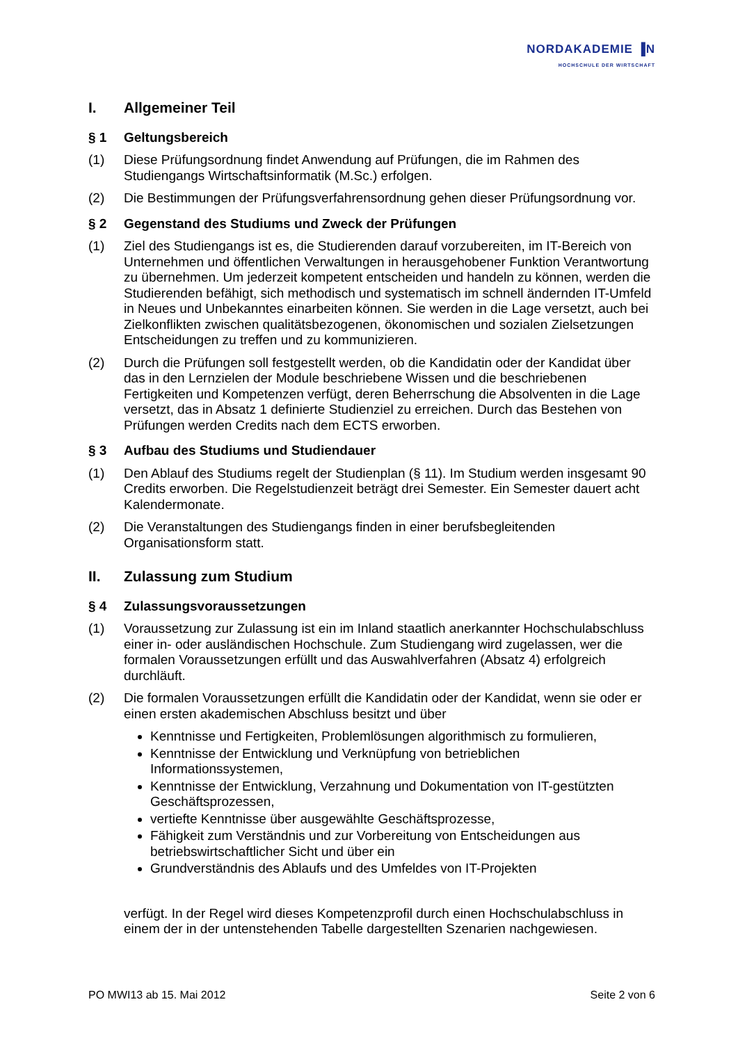NORDAKADEMIE ▐N
HOCHSCHULE DER WIRTSCHAFT
I. Allgemeiner Teil
§ 1 Geltungsbereich
(1) Diese Prüfungsordnung findet Anwendung auf Prüfungen, die im Rahmen des Studiengangs Wirtschaftsinformatik (M.Sc.) erfolgen.
(2) Die Bestimmungen der Prüfungsverfahrensordnung gehen dieser Prüfungsordnung vor.
§ 2 Gegenstand des Studiums und Zweck der Prüfungen
(1) Ziel des Studiengangs ist es, die Studierenden darauf vorzubereiten, im IT-Bereich von Unternehmen und öffentlichen Verwaltungen in herausgehobener Funktion Verantwortung zu übernehmen. Um jederzeit kompetent entscheiden und handeln zu können, werden die Studierenden befähigt, sich methodisch und systematisch im schnell ändernden IT-Umfeld in Neues und Unbekanntes einarbeiten können. Sie werden in die Lage versetzt, auch bei Zielkonflikten zwischen qualitätsbezogenen, ökonomischen und sozialen Zielsetzungen Entscheidungen zu treffen und zu kommunizieren.
(2) Durch die Prüfungen soll festgestellt werden, ob die Kandidatin oder der Kandidat über das in den Lernzielen der Module beschriebene Wissen und die beschriebenen Fertigkeiten und Kompetenzen verfügt, deren Beherrschung die Absolventen in die Lage versetzt, das in Absatz 1 definierte Studienziel zu erreichen. Durch das Bestehen von Prüfungen werden Credits nach dem ECTS erworben.
§ 3 Aufbau des Studiums und Studiendauer
(1) Den Ablauf des Studiums regelt der Studienplan (§ 11). Im Studium werden insgesamt 90 Credits erworben. Die Regelstudienzeit beträgt drei Semester. Ein Semester dauert acht Kalendermonate.
(2) Die Veranstaltungen des Studiengangs finden in einer berufsbegleitenden Organisationsform statt.
II. Zulassung zum Studium
§ 4 Zulassungsvoraussetzungen
(1) Voraussetzung zur Zulassung ist ein im Inland staatlich anerkannter Hochschulabschluss einer in- oder ausländischen Hochschule. Zum Studiengang wird zugelassen, wer die formalen Voraussetzungen erfüllt und das Auswahlverfahren (Absatz 4) erfolgreich durchläuft.
(2) Die formalen Voraussetzungen erfüllt die Kandidatin oder der Kandidat, wenn sie oder er einen ersten akademischen Abschluss besitzt und über
Kenntnisse und Fertigkeiten, Problemlösungen algorithmisch zu formulieren,
Kenntnisse der Entwicklung und Verknüpfung von betrieblichen Informationssystemen,
Kenntnisse der Entwicklung, Verzahnung und Dokumentation von IT-gestützten Geschäftsprozessen,
vertiefte Kenntnisse über ausgewählte Geschäftsprozesse,
Fähigkeit zum Verständnis und zur Vorbereitung von Entscheidungen aus betriebswirtschaftlicher Sicht und über ein
Grundverständnis des Ablaufs und des Umfeldes von IT-Projekten
verfügt. In der Regel wird dieses Kompetenzprofil durch einen Hochschulabschluss in einem der in der untenstehenden Tabelle dargestellten Szenarien nachgewiesen.
PO MWI13 ab 15. Mai 2012 Seite 2 von 6